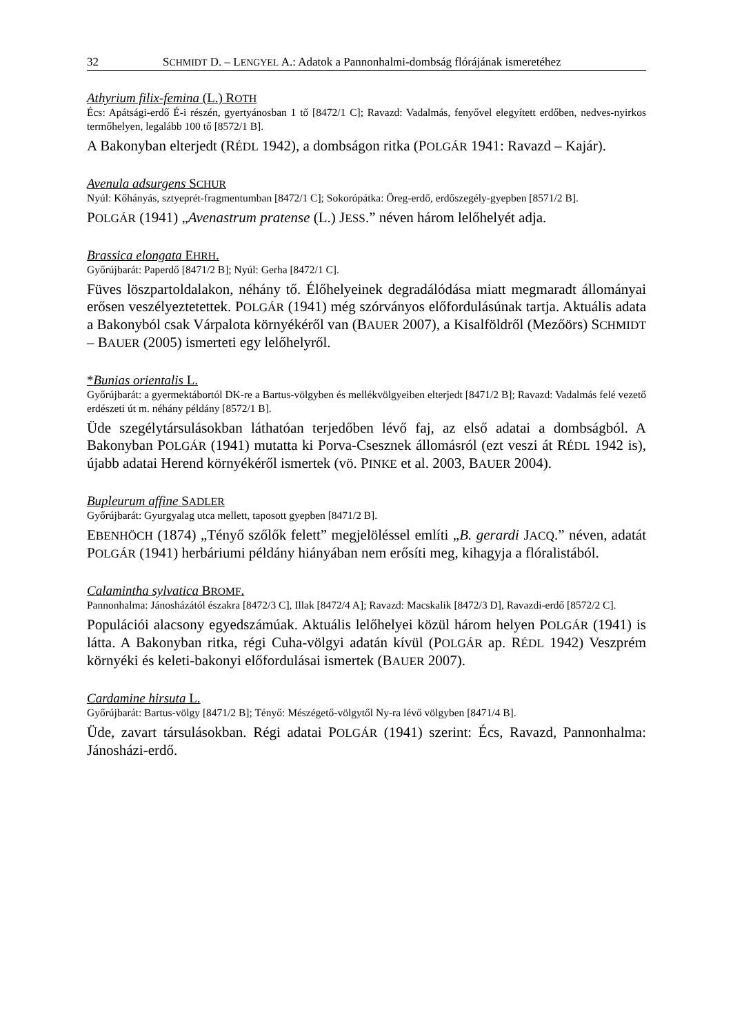32 SCHMIDT D. – LENGYEL A.: Adatok a Pannonhalmi-dombság flórájának ismeretéhez
Athyrium filix-femina (L.) ROTH
Écs: Apátsági-erdő É-i részén, gyertyánosban 1 tő [8472/1 C]; Ravazd: Vadalmás, fenyővel elegyített erdőben, nedves-nyirkos termőhelyen, legalább 100 tő [8572/1 B].
A Bakonyban elterjedt (RÉDL 1942), a dombságon ritka (POLGÁR 1941: Ravazd – Kajár).
Avenula adsurgens SCHUR
Nyúl: Kőhányás, sztyeprét-fragmentumban [8472/1 C]; Sokorópátka: Öreg-erdő, erdőszegély-gyepben [8571/2 B].
POLGÁR (1941) „Avenastrum pratense (L.) JESS.” néven három lelőhelyét adja.
Brassica elongata EHRH.
Győrújbarát: Paperdő [8471/2 B]; Nyúl: Gerha [8472/1 C].
Füves löszpartoldalakon, néhány tő. Élőhelyeinek degradálódása miatt megmaradt állományai erősen veszélyeztetettek. POLGÁR (1941) még szórványos előfordulásúnak tartja. Aktuális adata a Bakonyból csak Várpalota környékéről van (BAUER 2007), a Kisalföldről (Mezőörs) SCHMIDT – BAUER (2005) ismerteti egy lelőhelyről.
*Bunias orientalis L.
Győrújbarát: a gyermektábortól DK-re a Bartus-völgyben és mellékvölgyeiben elterjedt [8471/2 B]; Ravazd: Vadalmás felé vezető erdészeti út m. néhány példány [8572/1 B].
Üde szegélytársulásokban láthatóan terjedőben lévő faj, az első adatai a dombságból. A Bakonyban POLGÁR (1941) mutatta ki Porva-Csesznek állomásról (ezt veszi át RÉDL 1942 is), újabb adatai Herend környékéről ismertek (vö. PINKE et al. 2003, BAUER 2004).
Bupleurum affine SADLER
Győrújbarát: Gyurgyalag utca mellett, taposott gyepben [8471/2 B].
EBENHÖCH (1874) „Tényő szőlők felett” megjelöléssel említi „B. gerardi JACQ.” néven, adatát POLGÁR (1941) herbáriumi példány hiányában nem erősíti meg, kihagyja a flóralistából.
Calamintha sylvatica BROMF.
Pannonhalma: Jánosházától északra [8472/3 C], Illak [8472/4 A]; Ravazd: Macskalik [8472/3 D], Ravazdi-erdő [8572/2 C].
Populációi alacsony egyedszámúak. Aktuális lelőhelyei közül három helyen POLGÁR (1941) is látta. A Bakonyban ritka, régi Cuha-völgyi adatán kívül (POLGÁR ap. RÉDL 1942) Veszprém környéki és keleti-bakonyi előfordulásai ismertek (BAUER 2007).
Cardamine hirsuta L.
Győrújbarát: Bartus-völgy [8471/2 B]; Tényő: Mészégető-völgytől Ny-ra lévő völgyben [8471/4 B].
Üde, zavart társulásokban. Régi adatai POLGÁR (1941) szerint: Écs, Ravazd, Pannonhalma: Jánosházi-erdő.